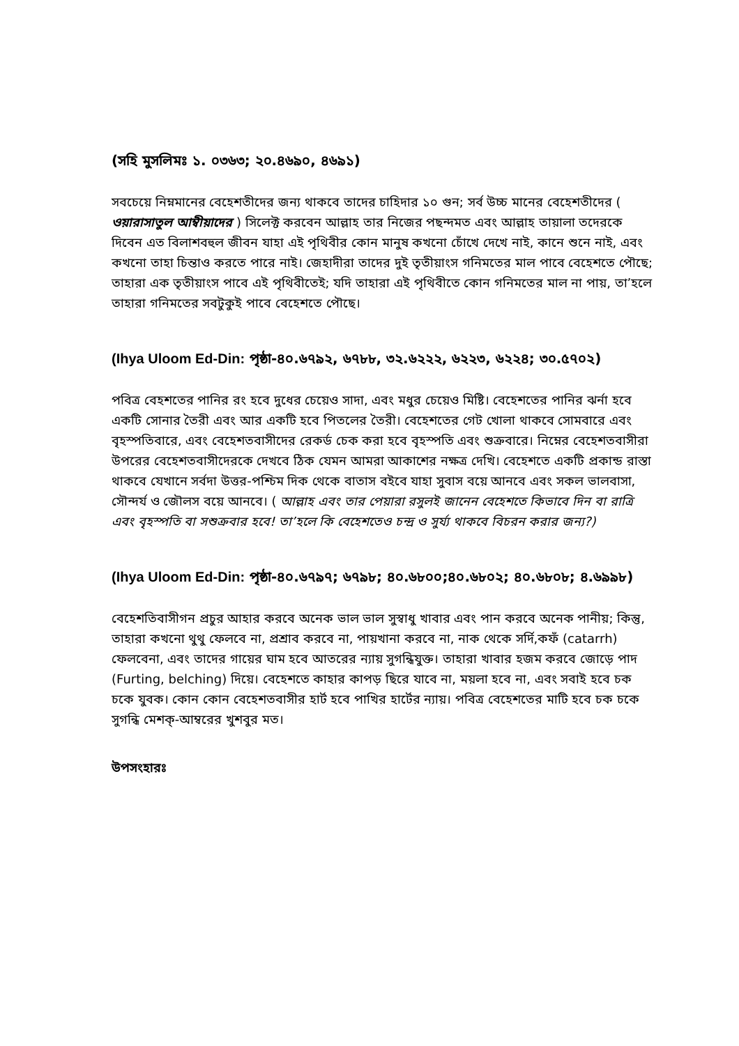(সহি মুসলিমঃ ১. ০৩৬৩; ২০.৪৬৯০, ৪৬৯১)
সবচেয়ে নিম্নমানের বেহেশতীদের জন্য থাকবে তাদের চাহিদার ১০ গুন; সর্ব উচ্চ মানের বেহেশতীদের ( ওয়ারাসাতুল আম্বীয়াদের ) সিলেক্ট করবেন আল্লাহ তার নিজের পছন্দমত এবং আল্লাহ তায়ালা তদেরকে দিবেন এত বিলাশবহুল জীবন যাহা এই পৃথিবীর কোন মানুষ কখনো চোঁখে দেখে নাই, কানে শুনে নাই, এবং কখনো তাহা চিন্তাও করতে পারে নাই। জেহাদীরা তাদের দুই তৃতীয়াংস গনিমতের মাল পাবে বেহেশতে পৌছে; তাহারা এক তৃতীয়াংস পাবে এই পৃথিবীতেই; যদি তাহারা এই পৃথিবীতে কোন গনিমতের মাল না পায়, তা’হলে তাহারা গনিমতের সবটুকুই পাবে বেহেশতে পৌছে।
(Ihya Uloom Ed-Din: পৃষ্ঠা-৪০.৬৭৯২, ৬৭৮৮, ৩২.৬২২২, ৬২২৩, ৬২২৪; ৩০.৫৭০২)
পবিত্র বেহশতের পানির রং হবে দুধের চেয়েও সাদা, এবং মধুর চেয়েও মিষ্টি। বেহেশতের পানির ঝর্না হবে একটি সোনার তৈরী এবং আর একটি হবে পিতলের তৈরী। বেহেশতের গেট খোলা থাকবে সোমবারে এবং বৃহস্পতিবারে, এবং বেহেশতবাসীদের রেকর্ড চেক করা হবে বৃহস্পতি এবং শুক্রবারে। নিম্নের বেহেশতবাসীরা উপরের বেহেশতবাসীদেরকে দেখবে ঠিক যেমন আমরা আকাশের নক্ষত্র দেখি। বেহেশতে একটি প্রকান্ড রাস্তা থাকবে যেখানে সর্বদা উত্তর-পশ্চিম দিক থেকে বাতাস বইবে যাহা সুবাস বয়ে আনবে এবং সকল ভালবাসা, সৌন্দর্য ও জৌলস বয়ে আনবে। ( আল্লাহ এবং তার পেয়ারা রসুলই জানেন বেহেশতে কিভাবে দিন বা রাত্রি এবং বৃহস্পতি বা সশুক্রবার হবে! তা’হলে কি বেহেশতেও চন্দ্র ও সুর্য্য থাকবে বিচরন করার জন্য?)
(Ihya Uloom Ed-Din: পৃষ্ঠা-৪০.৬৭৯৭; ৬৭৯৮; ৪০.৬৮০০;৪০.৬৮০২; ৪০.৬৮০৮; ৪.৬৯৯৮)
বেহেশতিবাসীগন প্রচুর আহার করবে অনেক ভাল ভাল সুস্বাধু খাবার এবং পান করবে অনেক পানীয়; কিন্তু, তাহারা কখনো থুথু ফেলবে না, প্রশ্রাব করবে না, পায়খানা করবে না, নাক থেকে সর্দি,কফঁ (catarrh) ফেলবেনা, এবং তাদের গায়ের ঘাম হবে আতরের ন্যায় সুগন্ধিযুক্ত। তাহারা খাবার হজম করবে জোড়ে পাদ (Furting, belching) দিয়ে। বেহেশতে কাহার কাপড় ছিরে যাবে না, ময়লা হবে না, এবং সবাই হবে চক চকে যুবক। কোন কোন বেহেশতবাসীর হার্ট হবে পাখির হার্টের ন্যায়। পবিত্র বেহেশতের মাটি হবে চক চকে সুগন্ধি মেশক্-আম্বরের খুশবুর মত।
উপসংহারঃ